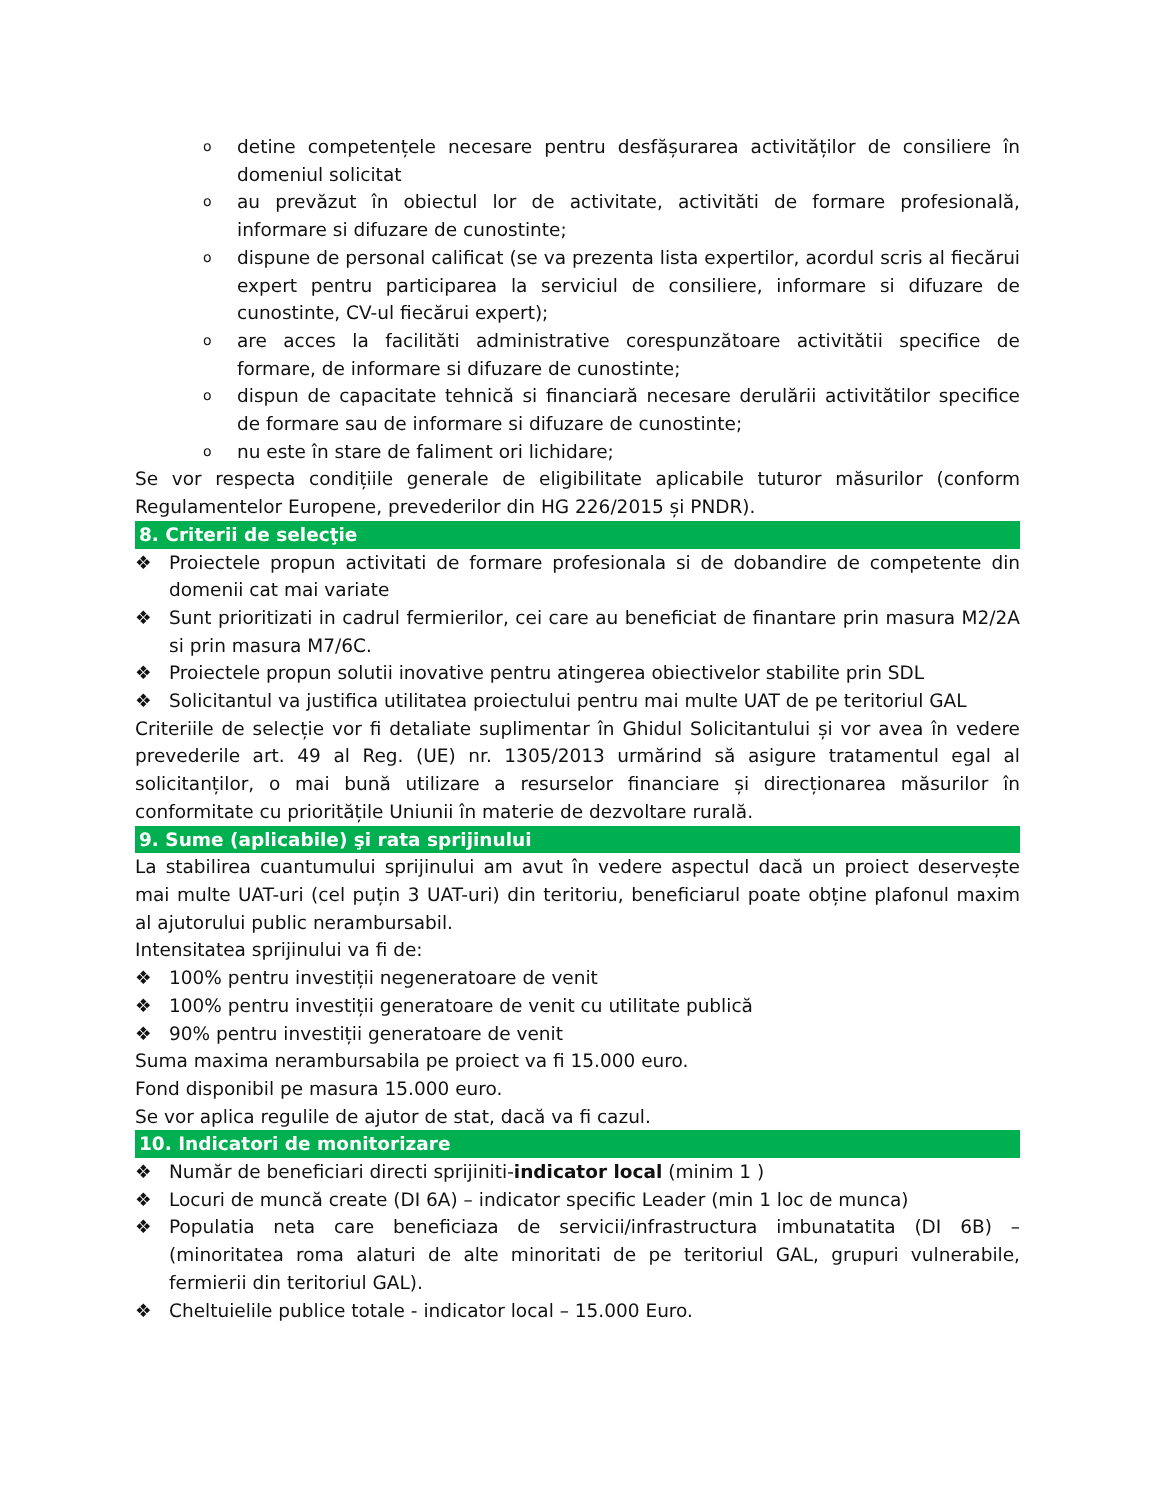odetine competențele necesare pentru desfășurarea activităților de consiliere în domeniul solicitat
oau prevăzut în obiectul lor de activitate, activităti de formare profesională, informare si difuzare de cunostinte;
odispune de personal calificat (se va prezenta lista expertilor, acordul scris al fiecărui expert pentru participarea la serviciul de consiliere, informare si difuzare de cunostinte, CV-ul fiecărui expert);
oare acces la facilităti administrative corespunzătoare activitătii specifice de formare, de informare si difuzare de cunostinte;
odispun de capacitate tehnică si financiară necesare derulării activitătilor specifice de formare sau de informare si difuzare de cunostinte;
onu este în stare de faliment ori lichidare;
Se vor respecta condițiile generale de eligibilitate aplicabile tuturor măsurilor (conform Regulamentelor Europene, prevederilor din HG 226/2015 și PNDR).
8. Criterii de selecţie
❖ Proiectele propun activitati de formare profesionala si de dobandire de competente din domenii cat mai variate
❖ Sunt prioritizati in cadrul fermierilor, cei care au beneficiat de finantare prin masura M2/2A si prin masura M7/6C.
❖ Proiectele propun solutii inovative pentru atingerea obiectivelor stabilite prin SDL
❖ Solicitantul va justifica utilitatea proiectului pentru mai multe UAT de pe teritoriul GAL
Criteriile de selecție vor fi detaliate suplimentar în Ghidul Solicitantului și vor avea în vedere prevederile art. 49 al Reg. (UE) nr. 1305/2013 urmărind să asigure tratamentul egal al solicitanților, o mai bună utilizare a resurselor financiare și direcționarea măsurilor în conformitate cu prioritățile Uniunii în materie de dezvoltare rurală.
9. Sume (aplicabile) şi rata sprijinului
La stabilirea cuantumului sprijinului am avut în vedere aspectul dacă un proiect deservește mai multe UAT-uri (cel puțin 3 UAT-uri) din teritoriu, beneficiarul poate obține plafonul maxim al ajutorului public nerambursabil.
Intensitatea sprijinului va fi de:
❖ 100% pentru investiții negeneratoare de venit
❖ 100% pentru investiții generatoare de venit cu utilitate publică
❖ 90% pentru investiții generatoare de venit
Suma maxima nerambursabila pe proiect va fi 15.000 euro.
Fond disponibil pe masura 15.000 euro.
Se vor aplica regulile de ajutor de stat, dacă va fi cazul.
10. Indicatori de monitorizare
❖ Număr de beneficiari directi sprijiniti-indicator local (minim 1 )
❖ Locuri de muncă create (DI 6A) – indicator specific Leader (min 1 loc de munca)
❖ Populatia neta care beneficiaza de servicii/infrastructura imbunatatita (DI 6B) – (minoritatea roma alaturi de alte minoritati de pe teritoriul GAL, grupuri vulnerabile, fermierii din teritoriul GAL).
❖ Cheltuielile publice totale - indicator local – 15.000 Euro.